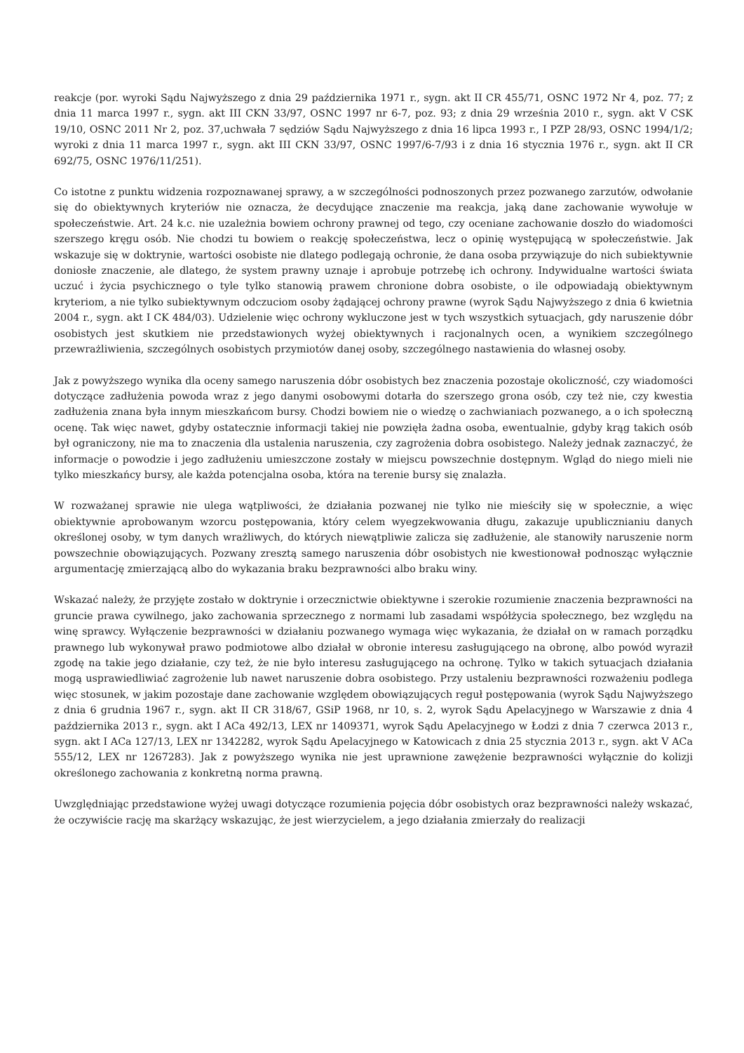reakcje (por. wyroki Sądu Najwyższego z dnia 29 października 1971 r., sygn. akt II CR 455/71, OSNC 1972 Nr 4, poz. 77; z dnia 11 marca 1997 r., sygn. akt III CKN 33/97, OSNC 1997 nr 6-7, poz. 93; z dnia 29 września 2010 r., sygn. akt V CSK 19/10, OSNC 2011 Nr 2, poz. 37,uchwała 7 sędziów Sądu Najwyższego z dnia 16 lipca 1993 r., I PZP 28/93, OSNC 1994/1/2; wyroki z dnia 11 marca 1997 r., sygn. akt III CKN 33/97, OSNC 1997/6-7/93 i z dnia 16 stycznia 1976 r., sygn. akt II CR 692/75, OSNC 1976/11/251).
Co istotne z punktu widzenia rozpoznawanej sprawy, a w szczególności podnoszonych przez pozwanego zarzutów, odwołanie się do obiektywnych kryteriów nie oznacza, że decydujące znaczenie ma reakcja, jaką dane zachowanie wywołuje w społeczeństwie. Art. 24 k.c. nie uzależnia bowiem ochrony prawnej od tego, czy oceniane zachowanie doszło do wiadomości szerszego kręgu osób. Nie chodzi tu bowiem o reakcję społeczeństwa, lecz o opinię występującą w społeczeństwie. Jak wskazuje się w doktrynie, wartości osobiste nie dlatego podlegają ochronie, że dana osoba przywiązuje do nich subiektywnie doniosłe znaczenie, ale dlatego, że system prawny uznaje i aprobuje potrzebę ich ochrony. Indywidualne wartości świata uczuć i życia psychicznego o tyle tylko stanowią prawem chronione dobra osobiste, o ile odpowiadają obiektywnym kryteriom, a nie tylko subiektywnym odczuciom osoby żądającej ochrony prawne (wyrok Sądu Najwyższego z dnia 6 kwietnia 2004 r., sygn. akt I CK 484/03). Udzielenie więc ochrony wykluczone jest w tych wszystkich sytuacjach, gdy naruszenie dóbr osobistych jest skutkiem nie przedstawionych wyżej obiektywnych i racjonalnych ocen, a wynikiem szczególnego przewrażliwienia, szczególnych osobistych przymiotów danej osoby, szczególnego nastawienia do własnej osoby.
Jak z powyższego wynika dla oceny samego naruszenia dóbr osobistych bez znaczenia pozostaje okoliczność, czy wiadomości dotyczące zadłużenia powoda wraz z jego danymi osobowymi dotarła do szerszego grona osób, czy też nie, czy kwestia zadłużenia znana była innym mieszkańcom bursy. Chodzi bowiem nie o wiedzę o zachwianiach pozwanego, a o ich społeczną ocenę. Tak więc nawet, gdyby ostatecznie informacji takiej nie powzięła żadna osoba, ewentualnie, gdyby krąg takich osób był ograniczony, nie ma to znaczenia dla ustalenia naruszenia, czy zagrożenia dobra osobistego. Należy jednak zaznaczyć, że informacje o powodzie i jego zadłużeniu umieszczone zostały w miejscu powszechnie dostępnym. Wgląd do niego mieli nie tylko mieszkańcy bursy, ale każda potencjalna osoba, która na terenie bursy się znalazła.
W rozważanej sprawie nie ulega wątpliwości, że działania pozwanej nie tylko nie mieściły się w społecznie, a więc obiektywnie aprobowanym wzorcu postępowania, który celem wyegzekwowania długu, zakazuje upublicznianiu danych określonej osoby, w tym danych wrażliwych, do których niewątpliwie zalicza się zadłużenie, ale stanowiły naruszenie norm powszechnie obowiązujących. Pozwany zresztą samego naruszenia dóbr osobistych nie kwestionował podnosząc wyłącznie argumentację zmierzającą albo do wykazania braku bezprawności albo braku winy.
Wskazać należy, że przyjęte zostało w doktrynie i orzecznictwie obiektywne i szerokie rozumienie znaczenia bezprawności na gruncie prawa cywilnego, jako zachowania sprzecznego z normami lub zasadami współżycia społecznego, bez względu na winę sprawcy. Wyłączenie bezprawności w działaniu pozwanego wymaga więc wykazania, że działał on w ramach porządku prawnego lub wykonywał prawo podmiotowe albo działał w obronie interesu zasługującego na obronę, albo powód wyraził zgodę na takie jego działanie, czy też, że nie było interesu zasługującego na ochronę. Tylko w takich sytuacjach działania mogą usprawiedliwiać zagrożenie lub nawet naruszenie dobra osobistego. Przy ustaleniu bezprawności rozważeniu podlega więc stosunek, w jakim pozostaje dane zachowanie względem obowiązujących reguł postępowania (wyrok Sądu Najwyższego z dnia 6 grudnia 1967 r., sygn. akt II CR 318/67, GSiP 1968, nr 10, s. 2, wyrok Sądu Apelacyjnego w Warszawie z dnia 4 października 2013 r., sygn. akt I ACa 492/13, LEX nr 1409371, wyrok Sądu Apelacyjnego w Łodzi z dnia 7 czerwca 2013 r., sygn. akt I ACa 127/13, LEX nr 1342282, wyrok Sądu Apelacyjnego w Katowicach z dnia 25 stycznia 2013 r., sygn. akt V ACa 555/12, LEX nr 1267283). Jak z powyższego wynika nie jest uprawnione zawężenie bezprawności wyłącznie do kolizji określonego zachowania z konkretną norma prawną.
Uwzględniając przedstawione wyżej uwagi dotyczące rozumienia pojęcia dóbr osobistych oraz bezprawności należy wskazać, że oczywiście rację ma skarżący wskazując, że jest wierzycielem, a jego działania zmierzały do realizacji